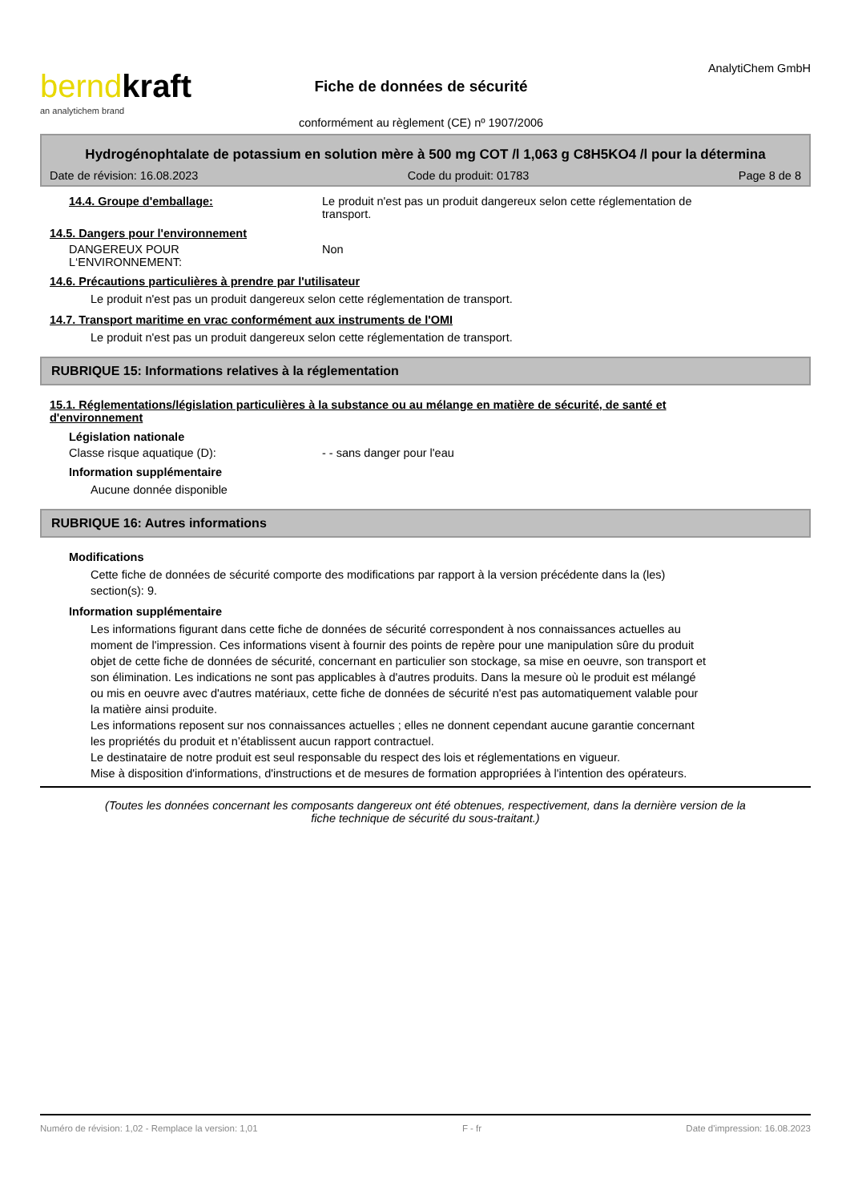berndkraft
an analytichem brand
Fiche de données de sécurité
conformément au règlement (CE) nº 1907/2006
AnalytiChem GmbH
Hydrogénophtalate de potassium en solution mère à 500 mg COT /l 1,063 g C8H5KO4 /l pour la détermina
Date de révision: 16.08.2023 Code du produit: 01783 Page 8 de 8
14.4. Groupe d'emballage: Le produit n'est pas un produit dangereux selon cette réglementation de transport.
14.5. Dangers pour l'environnement
DANGEREUX POUR
L‘ENVIRONNEMENT:
Non
14.6. Précautions particulières à prendre par l'utilisateur
Le produit n'est pas un produit dangereux selon cette réglementation de transport.
14.7. Transport maritime en vrac conformément aux instruments de l'OMI
Le produit n'est pas un produit dangereux selon cette réglementation de transport.
RUBRIQUE 15: Informations relatives à la réglementation
15.1. Réglementations/législation particulières à la substance ou au mélange en matière de sécurité, de santé et d'environnement
Législation nationale
Classe risque aquatique (D): - - sans danger pour l'eau
Information supplémentaire
Aucune donnée disponible
RUBRIQUE 16: Autres informations
Modifications
Cette fiche de données de sécurité comporte des modifications par rapport à la version précédente dans la (les) section(s): 9.
Information supplémentaire
Les informations figurant dans cette fiche de données de sécurité correspondent à nos connaissances actuelles au moment de l'impression. Ces informations visent à fournir des points de repère pour une manipulation sûre du produit objet de cette fiche de données de sécurité, concernant en particulier son stockage, sa mise en oeuvre, son transport et son élimination. Les indications ne sont pas applicables à d'autres produits. Dans la mesure où le produit est mélangé ou mis en oeuvre avec d'autres matériaux, cette fiche de données de sécurité n'est pas automatiquement valable pour la matière ainsi produite.
Les informations reposent sur nos connaissances actuelles ; elles ne donnent cependant aucune garantie concernant les propriétés du produit et n’établissent aucun rapport contractuel.
Le destinataire de notre produit est seul responsable du respect des lois et réglementations en vigueur.
Mise à disposition d'informations, d'instructions et de mesures de formation appropriées à l'intention des opérateurs.
(Toutes les données concernant les composants dangereux ont été obtenues, respectivement, dans la dernière version de la fiche technique de sécurité du sous-traitant.)
Numéro de révision: 1,02 - Remplace la version: 1,01 F - fr Date d'impression: 16.08.2023